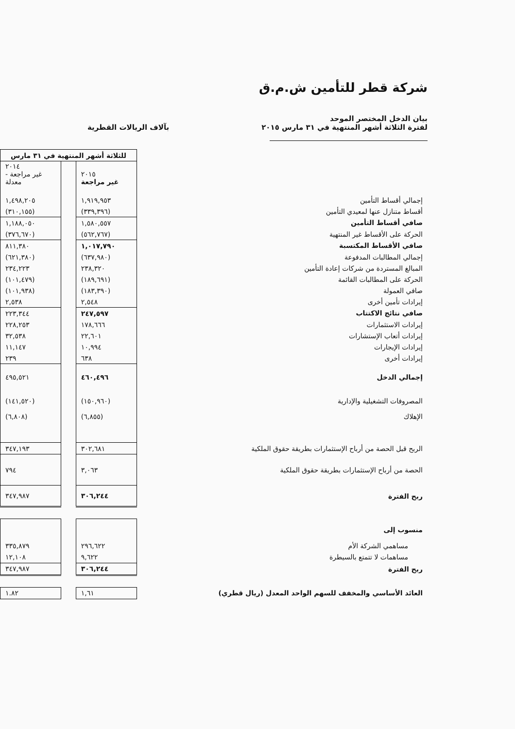شركة قطر للتأمين ش.م.ق
بيان الدخل المختصر الموحد
لفترة الثلاثة أشهر المنتهية في ٣١ مارس ٢٠١٥
بآلاف الريالات القطرية
| | للثلاثة أشهر المنتهية في ٣١ مارس | | |
| | ٢٠١٥ غير مراجعة | | ٢٠١٤ غير مراجعة - معدلة |
| إجمالي أقساط التأمين | ١,٩١٩,٩٥٣ | | ١,٤٩٨,٢٠٥ |
| أقساط متنازل عنها لمعيدي التأمين | (٣٣٩,٣٩٦) | | (٣١٠,١٥٥) |
| صافي أقساط التأمين | ١,٥٨٠,٥٥٧ | | ١,١٨٨,٠٥٠ |
| الحركة على الأقساط غير المنتهية | (٥٦٢,٧٦٧) | | (٣٧٦,٦٧٠) |
| صافي الأقساط المكتسبة | ١,٠١٧,٧٩٠ | | ٨١١,٣٨٠ |
| إجمالي المطالبات المدفوعة | (٦٣٧,٩٨٠) | | (٦٢١,٣٨٠) |
| المبالغ المستردة من شركات إعادة التأمين | ٢٣٨,٣٢٠ | | ٢٣٤,٢٢٣ |
| الحركة على المطالبات القائمة | (١٨٩,٦٩١) | | (١٠١,٤٧٩) |
| صافي العمولة | (١٨٣,٣٩٠) | | (١٠١,٩٣٨) |
| إيرادات تأمين أخرى | ٢,٥٤٨ | | ٢,٥٣٨ |
| صافي نتائج الاكتتاب | ٢٤٧,٥٩٧ | | ٢٢٣,٣٤٤ |
| إيرادات الاستثمارات | ١٧٨,٦٦٦ | | ٢٢٨,٢٥٣ |
| إيرادات أتعاب الإستشارات | ٢٢,٦٠١ | | ٣٢,٥٣٨ |
| إيرادات الإيجارات | ١٠,٩٩٤ | | ١١,١٤٧ |
| إيرادات أخرى | ٦٣٨ | | ٢٣٩ |
| إجمالي الدخل | ٤٦٠,٤٩٦ | | ٤٩٥,٥٢١ |
| المصروفات التشغيلية والإدارية | (١٥٠,٩٦٠) | | (١٤١,٥٢٠) |
| الإهلاك | (٦,٨٥٥) | | (٦,٨٠٨) |
| الربح قبل الحصة من أرباح الإستثمارات بطريقة حقوق الملكية | ٣٠٢,٦٨١ | | ٣٤٧,١٩٣ |
| الحصة من أرباح الإستثمارات بطريقة حقوق الملكية | ٣,٠٦٣ | | ٧٩٤ |
| ربح الفترة | ٣٠٦,٢٤٤ | | ٣٤٧,٩٨٧ |
| منسوب إلى | | | |
| مساهمي الشركة الأم | ٢٩٦,٦٢٢ | | ٣٣٥,٨٧٩ |
| مساهمات لا تتمتع بالسيطرة | ٩,٦٢٢ | | ١٢,١٠٨ |
| ربح الفترة | ٣٠٦,٢٤٤ | | ٣٤٧,٩٨٧ |
| العائد الأساسي والمخفف للسهم الواحد المعدل (ريال قطري) | ١,٦١ | | ١.٨٢ |